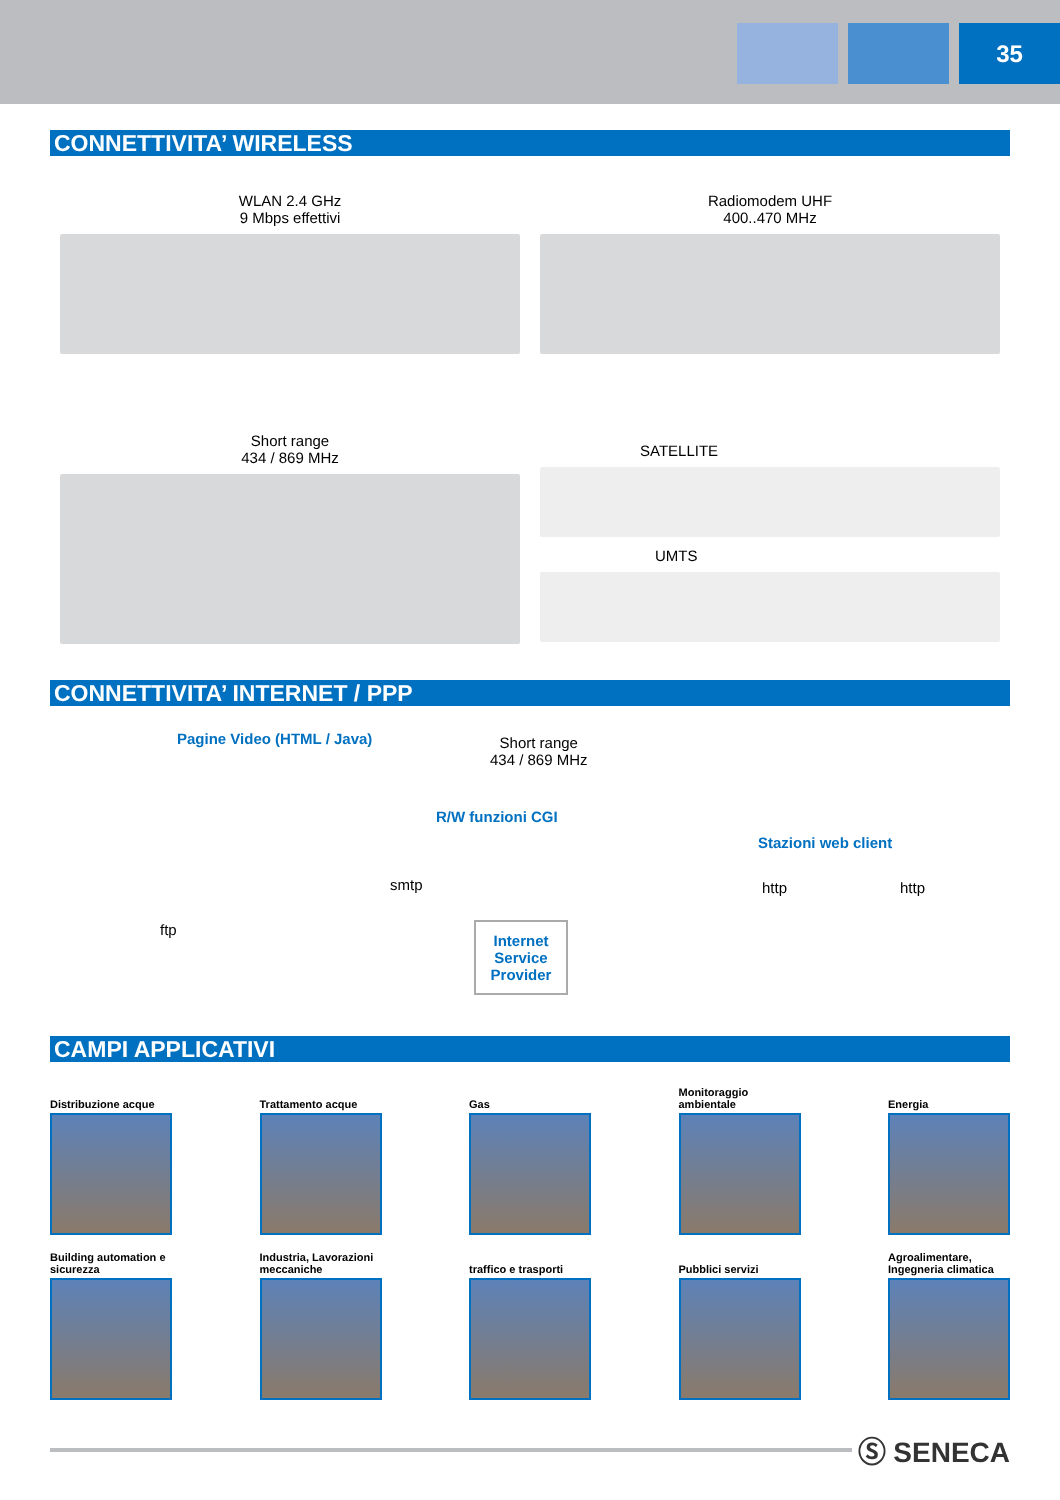35
CONNETTIVITA’ WIRELESS
WLAN 2.4 GHz
9 Mbps effettivi
Radiomodem UHF
400..470 MHz
Short range
434 / 869 MHz
SATELLITE
UMTS
CONNETTIVITA’ INTERNET / PPP
Pagine Video (HTML / Java)
Short range
434 / 869 MHz
R/W funzioni CGI
Stazioni web client
smtp http http
ftp
Internet Service Provider
CAMPI APPLICATIVI
Distribuzione acque
Trattamento acque Gas Monitoraggio ambientale
Energia
Building automation e sicurezza
Industria, Lavorazioni meccaniche
traffico e trasporti
Pubblici servizi Agroalimentare, Ingegneria climatica
Ⓢ SENECA